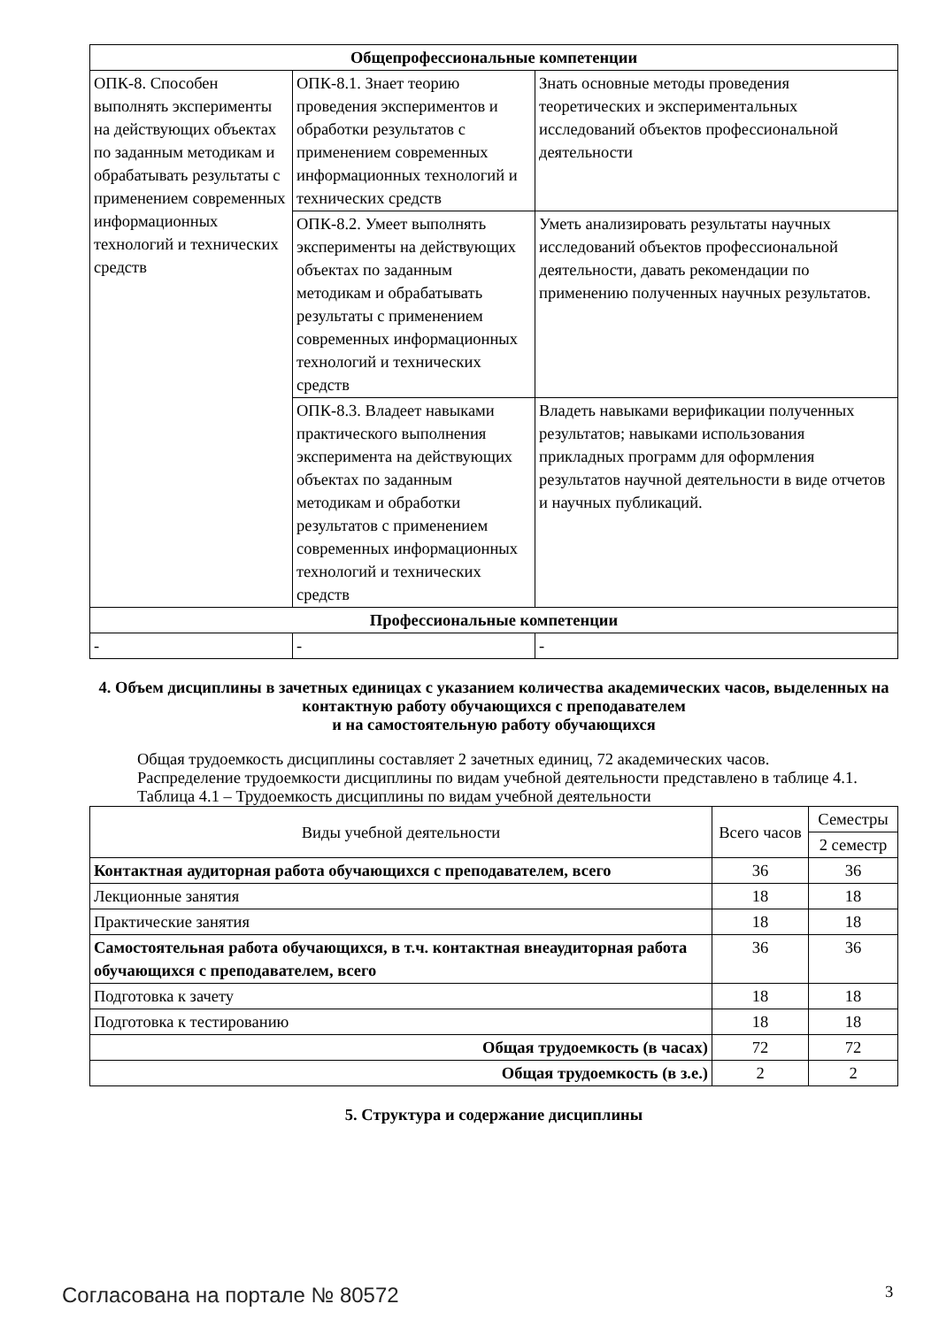| Общепрофессиональные компетенции | | |
| --- | --- | --- |
| ОПК-8. Способен выполнять эксперименты на действующих объектах по заданным методикам и обрабатывать результаты с применением современных информационных технологий и технических средств | ОПК-8.1. Знает теорию проведения экспериментов и обработки результатов с применением современных информационных технологий и технических средств | Знать основные методы проведения теоретических и экспериментальных исследований объектов профессиональной деятельности |
| | ОПК-8.2. Умеет выполнять эксперименты на действующих объектах по заданным методикам и обрабатывать результаты с применением современных информационных технологий и технических средств | Уметь анализировать результаты научных исследований объектов профессиональной деятельности, давать рекомендации по применению полученных научных результатов. |
| | ОПК-8.3. Владеет навыками практического выполнения эксперимента на действующих объектах по заданным методикам и обработки результатов с применением современных информационных технологий и технических средств | Владеть навыками верификации полученных результатов; навыками использования прикладных программ для оформления результатов научной деятельности в виде отчетов и научных публикаций. |
| Профессиональные компетенции | | |
| - | - | - |
4. Объем дисциплины в зачетных единицах с указанием количества академических часов, выделенных на контактную работу обучающихся с преподавателем
и на самостоятельную работу обучающихся
Общая трудоемкость дисциплины составляет 2 зачетных единиц, 72 академических часов.
Распределение трудоемкости дисциплины по видам учебной деятельности представлено в таблице 4.1.
Таблица 4.1 – Трудоемкость дисциплины по видам учебной деятельности
| Виды учебной деятельности | Всего часов | Семестры |
| | | 2 семестр |
| Контактная аудиторная работа обучающихся с преподавателем, всего | 36 | 36 |
| Лекционные занятия | 18 | 18 |
| Практические занятия | 18 | 18 |
| Самостоятельная работа обучающихся, в т.ч. контактная внеаудиторная работа обучающихся с преподавателем, всего | 36 | 36 |
| Подготовка к зачету | 18 | 18 |
| Подготовка к тестированию | 18 | 18 |
| Общая трудоемкость (в часах) | 72 | 72 |
| Общая трудоемкость (в з.е.) | 2 | 2 |
5. Структура и содержание дисциплины
Согласована на портале № 80572 3